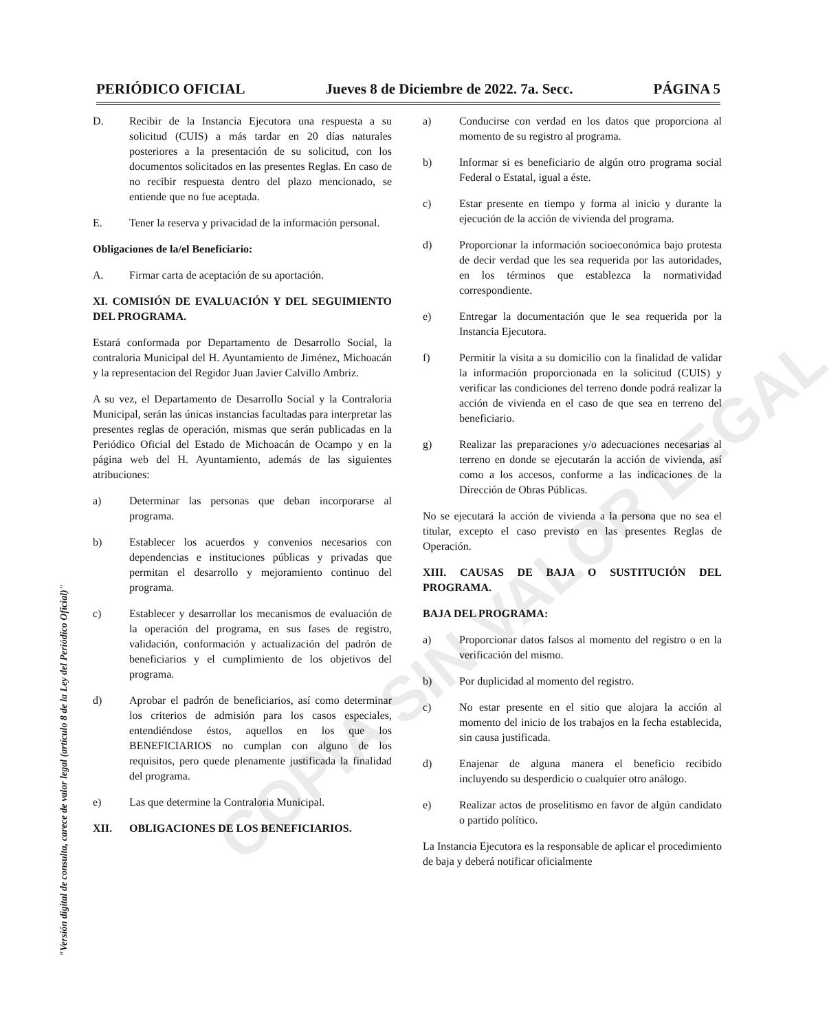PERIÓDICO OFICIAL Jueves 8 de Diciembre de 2022. 7a. Secc. PÁGINA 5
D. Recibir de la Instancia Ejecutora una respuesta a su solicitud (CUIS) a más tardar en 20 días naturales posteriores a la presentación de su solicitud, con los documentos solicitados en las presentes Reglas. En caso de no recibir respuesta dentro del plazo mencionado, se entiende que no fue aceptada.
E. Tener la reserva y privacidad de la información personal.
Obligaciones de la/el Beneficiario:
A. Firmar carta de aceptación de su aportación.
XI. COMISIÓN DE EVALUACIÓN Y DEL SEGUIMIENTO DEL PROGRAMA.
Estará conformada por Departamento de Desarrollo Social, la contraloria Municipal del H. Ayuntamiento de Jiménez, Michoacán y la representacion del Regidor Juan Javier Calvillo Ambriz.
A su vez, el Departamento de Desarrollo Social y la Contraloria Municipal, serán las únicas instancias facultadas para interpretar las presentes reglas de operación, mismas que serán publicadas en la Periódico Oficial del Estado de Michoacán de Ocampo y en la página web del H. Ayuntamiento, además de las siguientes atribuciones:
a) Determinar las personas que deban incorporarse al programa.
b) Establecer los acuerdos y convenios necesarios con dependencias e instituciones públicas y privadas que permitan el desarrollo y mejoramiento continuo del programa.
c) Establecer y desarrollar los mecanismos de evaluación de la operación del programa, en sus fases de registro, validación, conformación y actualización del padrón de beneficiarios y el cumplimiento de los objetivos del programa.
d) Aprobar el padrón de beneficiarios, así como determinar los criterios de admisión para los casos especiales, entendiéndose éstos, aquellos en los que los BENEFICIARIOS no cumplan con alguno de los requisitos, pero quede plenamente justificada la finalidad del programa.
e) Las que determine la Contraloria Municipal.
XII. OBLIGACIONES DE LOS BENEFICIARIOS.
a) Conducirse con verdad en los datos que proporciona al momento de su registro al programa.
b) Informar si es beneficiario de algún otro programa social Federal o Estatal, igual a éste.
c) Estar presente en tiempo y forma al inicio y durante la ejecución de la acción de vivienda del programa.
d) Proporcionar la información socioeconómica bajo protesta de decir verdad que les sea requerida por las autoridades, en los términos que establezca la normatividad correspondiente.
e) Entregar la documentación que le sea requerida por la Instancia Ejecutora.
f) Permitir la visita a su domicilio con la finalidad de validar la información proporcionada en la solicitud (CUIS) y verificar las condiciones del terreno donde podrá realizar la acción de vivienda en el caso de que sea en terreno del beneficiario.
g) Realizar las preparaciones y/o adecuaciones necesarias al terreno en donde se ejecutarán la acción de vivienda, así como a los accesos, conforme a las indicaciones de la Dirección de Obras Públicas.
No se ejecutará la acción de vivienda a la persona que no sea el titular, excepto el caso previsto en las presentes Reglas de Operación.
XIII. CAUSAS DE BAJA O SUSTITUCIÓN DEL PROGRAMA.
BAJA DEL PROGRAMA:
a) Proporcionar datos falsos al momento del registro o en la verificación del mismo.
b) Por duplicidad al momento del registro.
c) No estar presente en el sitio que alojara la acción al momento del inicio de los trabajos en la fecha establecida, sin causa justificada.
d) Enajenar de alguna manera el beneficio recibido incluyendo su desperdicio o cualquier otro análogo.
e) Realizar actos de proselitismo en favor de algún candidato o partido político.
La Instancia Ejecutora es la responsable de aplicar el procedimiento de baja y deberá notificar oficialmente
"Versión digital de consulta, carece de valor legal (artículo 8 de la Ley del Periódico Oficial)"
COPIA SIN VALOR LEGAL